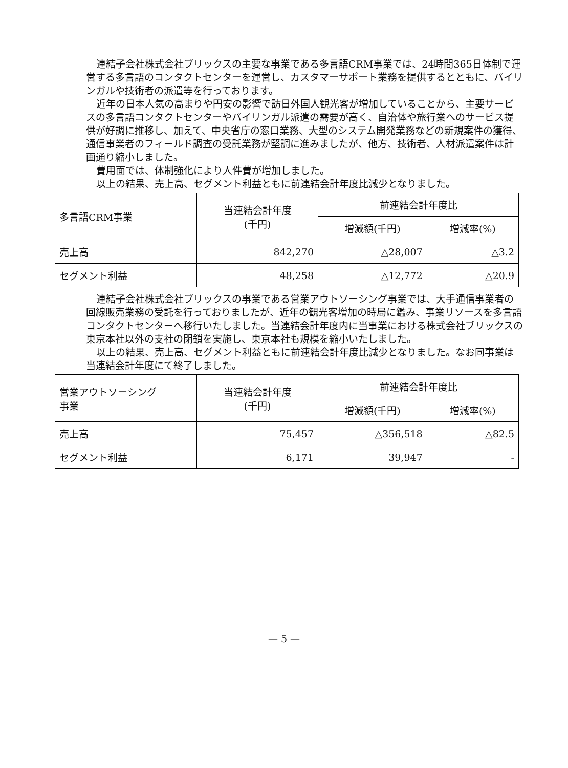連結子会社株式会社ブリックスの主要な事業である多言語CRM事業では、24時間365日体制で運営する多言語のコンタクトセンターを運営し、カスタマーサポート業務を提供するとともに、バイリンガルや技術者の派遣等を行っております。
近年の日本人気の高まりや円安の影響で訪日外国人観光客が増加していることから、主要サービスの多言語コンタクトセンターやバイリンガル派遣の需要が高く、自治体や旅行業へのサービス提供が好調に推移し、加えて、中央省庁の窓口業務、大型のシステム開発業務などの新規案件の獲得、通信事業者のフィールド調査の受託業務が堅調に進みましたが、他方、技術者、人材派遣案件は計画通り縮小しました。
費用面では、体制強化により人件費が増加しました。
以上の結果、売上高、セグメント利益ともに前連結会計年度比減少となりました。
| 多言語CRM事業 | 当連結会計年度 (千円) | 前連結会計年度比 | |
| --- | --- | --- | --- |
| | | 増減額(千円) | 増減率(%) |
| 売上高 | 842,270 | △28,007 | △3.2 |
| セグメント利益 | 48,258 | △12,772 | △20.9 |
連結子会社株式会社ブリックスの事業である営業アウトソーシング事業では、大手通信事業者の回線販売業務の受託を行っておりましたが、近年の観光客増加の時局に鑑み、事業リソースを多言語コンタクトセンターへ移行いたしました。当連結会計年度内に当事業における株式会社ブリックスの東京本社以外の支社の閉鎖を実施し、東京本社も規模を縮小いたしました。
以上の結果、売上高、セグメント利益ともに前連結会計年度比減少となりました。なお同事業は当連結会計年度にて終了しました。
| 営業アウトソーシング 事業 | 当連結会計年度 (千円) | 前連結会計年度比 | |
| --- | --- | --- | --- |
| | | 増減額(千円) | 増減率(%) |
| 売上高 | 75,457 | △356,518 | △82.5 |
| セグメント利益 | 6,171 | 39,947 | - |
— 5 —